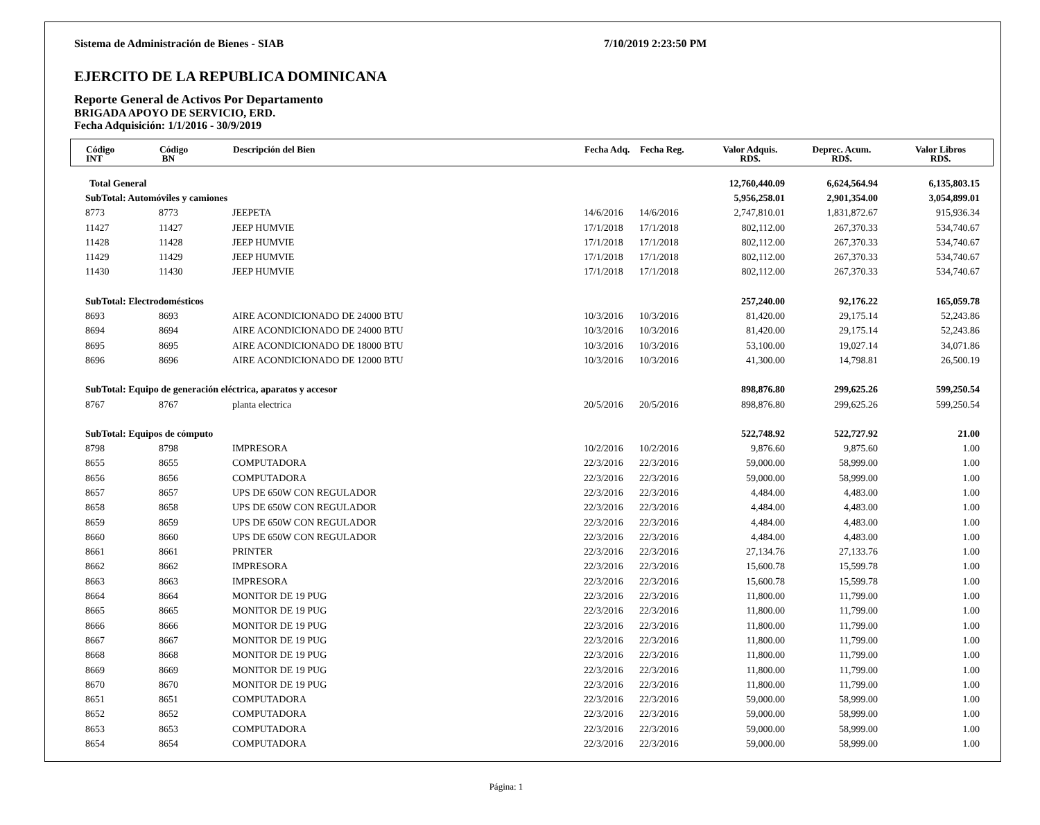Sistema de Administración de Bienes - SIAB 7/10/2019 2:23:50 PM
EJERCITO DE LA REPUBLICA DOMINICANA
Reporte General de Activos Por Departamento
BRIGADA APOYO DE SERVICIO, ERD.
Fecha Adquisición: 1/1/2016 - 30/9/2019
| Código INT | Código BN | Descripción del Bien | Fecha Adq. | Fecha Reg. | Valor Adquis. RD$. | Deprec. Acum. RD$. | Valor Libros RD$. |
| --- | --- | --- | --- | --- | --- | --- | --- |
| Total General | | | | | 12,760,440.09 | 6,624,564.94 | 6,135,803.15 |
| SubTotal: Automóviles y camiones | | | | | 5,956,258.01 | 2,901,354.00 | 3,054,899.01 |
| 8773 | 8773 | JEEPETA | 14/6/2016 | 14/6/2016 | 2,747,810.01 | 1,831,872.67 | 915,936.34 |
| 11427 | 11427 | JEEP HUMVIE | 17/1/2018 | 17/1/2018 | 802,112.00 | 267,370.33 | 534,740.67 |
| 11428 | 11428 | JEEP HUMVIE | 17/1/2018 | 17/1/2018 | 802,112.00 | 267,370.33 | 534,740.67 |
| 11429 | 11429 | JEEP HUMVIE | 17/1/2018 | 17/1/2018 | 802,112.00 | 267,370.33 | 534,740.67 |
| 11430 | 11430 | JEEP HUMVIE | 17/1/2018 | 17/1/2018 | 802,112.00 | 267,370.33 | 534,740.67 |
| SubTotal: Electrodomésticos | | | | | 257,240.00 | 92,176.22 | 165,059.78 |
| 8693 | 8693 | AIRE ACONDICIONADO DE 24000 BTU | 10/3/2016 | 10/3/2016 | 81,420.00 | 29,175.14 | 52,243.86 |
| 8694 | 8694 | AIRE ACONDICIONADO DE 24000 BTU | 10/3/2016 | 10/3/2016 | 81,420.00 | 29,175.14 | 52,243.86 |
| 8695 | 8695 | AIRE ACONDICIONADO DE 18000 BTU | 10/3/2016 | 10/3/2016 | 53,100.00 | 19,027.14 | 34,071.86 |
| 8696 | 8696 | AIRE ACONDICIONADO DE 12000 BTU | 10/3/2016 | 10/3/2016 | 41,300.00 | 14,798.81 | 26,500.19 |
| SubTotal: Equipo de generación eléctrica, aparatos y accesor | | | | | 898,876.80 | 299,625.26 | 599,250.54 |
| 8767 | 8767 | planta electrica | 20/5/2016 | 20/5/2016 | 898,876.80 | 299,625.26 | 599,250.54 |
| SubTotal: Equipos de cómputo | | | | | 522,748.92 | 522,727.92 | 21.00 |
| 8798 | 8798 | IMPRESORA | 10/2/2016 | 10/2/2016 | 9,876.60 | 9,875.60 | 1.00 |
| 8655 | 8655 | COMPUTADORA | 22/3/2016 | 22/3/2016 | 59,000.00 | 58,999.00 | 1.00 |
| 8656 | 8656 | COMPUTADORA | 22/3/2016 | 22/3/2016 | 59,000.00 | 58,999.00 | 1.00 |
| 8657 | 8657 | UPS DE 650W CON REGULADOR | 22/3/2016 | 22/3/2016 | 4,484.00 | 4,483.00 | 1.00 |
| 8658 | 8658 | UPS DE 650W CON REGULADOR | 22/3/2016 | 22/3/2016 | 4,484.00 | 4,483.00 | 1.00 |
| 8659 | 8659 | UPS DE 650W CON REGULADOR | 22/3/2016 | 22/3/2016 | 4,484.00 | 4,483.00 | 1.00 |
| 8660 | 8660 | UPS DE 650W CON REGULADOR | 22/3/2016 | 22/3/2016 | 4,484.00 | 4,483.00 | 1.00 |
| 8661 | 8661 | PRINTER | 22/3/2016 | 22/3/2016 | 27,134.76 | 27,133.76 | 1.00 |
| 8662 | 8662 | IMPRESORA | 22/3/2016 | 22/3/2016 | 15,600.78 | 15,599.78 | 1.00 |
| 8663 | 8663 | IMPRESORA | 22/3/2016 | 22/3/2016 | 15,600.78 | 15,599.78 | 1.00 |
| 8664 | 8664 | MONITOR DE 19 PUG | 22/3/2016 | 22/3/2016 | 11,800.00 | 11,799.00 | 1.00 |
| 8665 | 8665 | MONITOR DE 19 PUG | 22/3/2016 | 22/3/2016 | 11,800.00 | 11,799.00 | 1.00 |
| 8666 | 8666 | MONITOR DE 19 PUG | 22/3/2016 | 22/3/2016 | 11,800.00 | 11,799.00 | 1.00 |
| 8667 | 8667 | MONITOR DE 19 PUG | 22/3/2016 | 22/3/2016 | 11,800.00 | 11,799.00 | 1.00 |
| 8668 | 8668 | MONITOR DE 19 PUG | 22/3/2016 | 22/3/2016 | 11,800.00 | 11,799.00 | 1.00 |
| 8669 | 8669 | MONITOR DE 19 PUG | 22/3/2016 | 22/3/2016 | 11,800.00 | 11,799.00 | 1.00 |
| 8670 | 8670 | MONITOR DE 19 PUG | 22/3/2016 | 22/3/2016 | 11,800.00 | 11,799.00 | 1.00 |
| 8651 | 8651 | COMPUTADORA | 22/3/2016 | 22/3/2016 | 59,000.00 | 58,999.00 | 1.00 |
| 8652 | 8652 | COMPUTADORA | 22/3/2016 | 22/3/2016 | 59,000.00 | 58,999.00 | 1.00 |
| 8653 | 8653 | COMPUTADORA | 22/3/2016 | 22/3/2016 | 59,000.00 | 58,999.00 | 1.00 |
| 8654 | 8654 | COMPUTADORA | 22/3/2016 | 22/3/2016 | 59,000.00 | 58,999.00 | 1.00 |
Página: 1